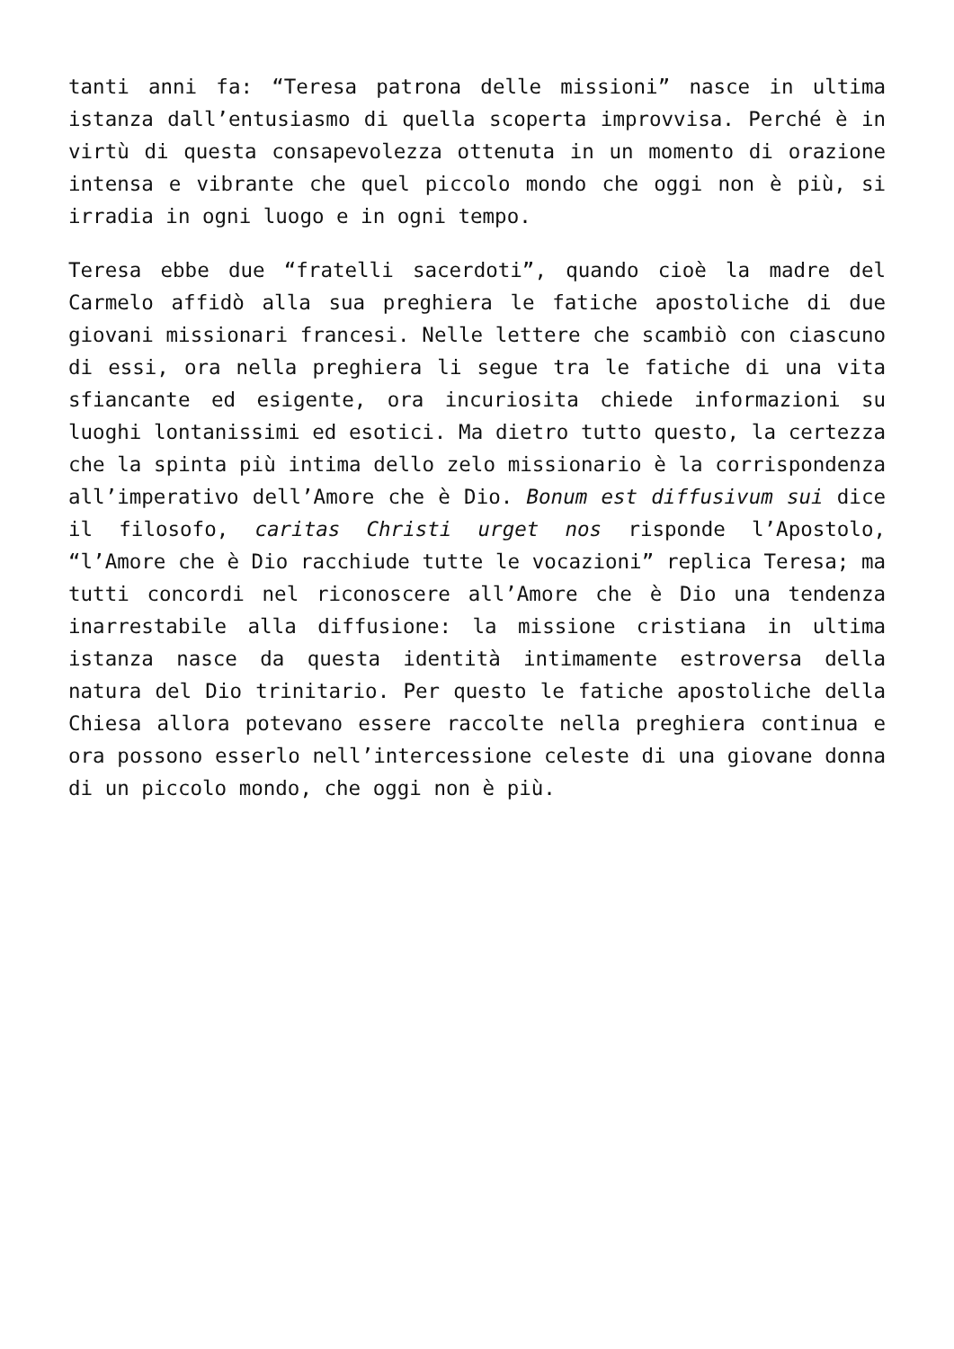tanti anni fa: “Teresa patrona delle missioni” nasce in ultima istanza dall’entusiasmo di quella scoperta improvvisa. Perché è in virtù di questa consapevolezza ottenuta in un momento di orazione intensa e vibrante che quel piccolo mondo che oggi non è più, si irradia in ogni luogo e in ogni tempo.
Teresa ebbe due “fratelli sacerdoti”, quando cioè la madre del Carmelo affidò alla sua preghiera le fatiche apostoliche di due giovani missionari francesi. Nelle lettere che scambiò con ciascuno di essi, ora nella preghiera li segue tra le fatiche di una vita sfiancante ed esigente, ora incuriosita chiede informazioni su luoghi lontanissimi ed esotici. Ma dietro tutto questo, la certezza che la spinta più intima dello zelo missionario è la corrispondenza all’imperativo dell’Amore che è Dio. Bonum est diffusivum sui dice il filosofo, caritas Christi urget nos risponde l’Apostolo, “l’Amore che è Dio racchiude tutte le vocazioni” replica Teresa; ma tutti concordi nel riconoscere all’Amore che è Dio una tendenza inarrestabile alla diffusione: la missione cristiana in ultima istanza nasce da questa identità intimamente estroversa della natura del Dio trinitario. Per questo le fatiche apostoliche della Chiesa allora potevano essere raccolte nella preghiera continua e ora possono esserlo nell’intercessione celeste di una giovane donna di un piccolo mondo, che oggi non è più.